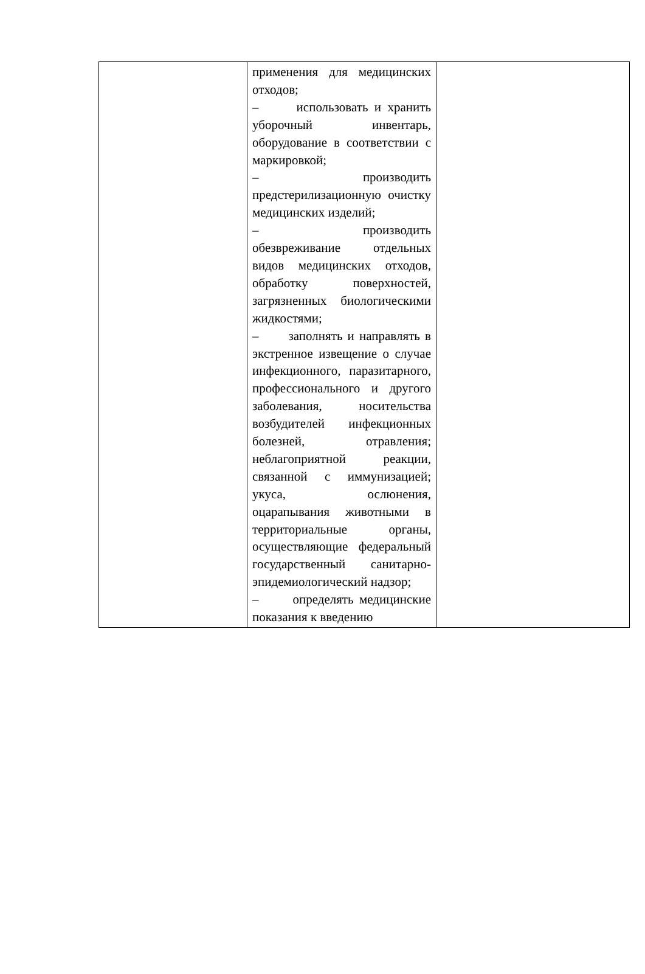| | применения для медицинских отходов; – использовать и хранить уборочный инвентарь, оборудование в соответствии с маркировкой; – производить предстерилизационную очистку медицинских изделий; – производить обезвреживание отдельных видов медицинских отходов, обработку поверхностей, загрязненных биологическими жидкостями; – заполнять и направлять в экстренное извещение о случае инфекционного, паразитарного, профессионального и другого заболевания, носительства возбудителей инфекционных болезней, отравления; неблагоприятной реакции, связанной с иммунизацией; укуса, ослюнения, оцарапывания животными в территориальные органы, осуществляющие федеральный государственный санитарно-эпидемиологический надзор; – определять медицинские показания к введению | |